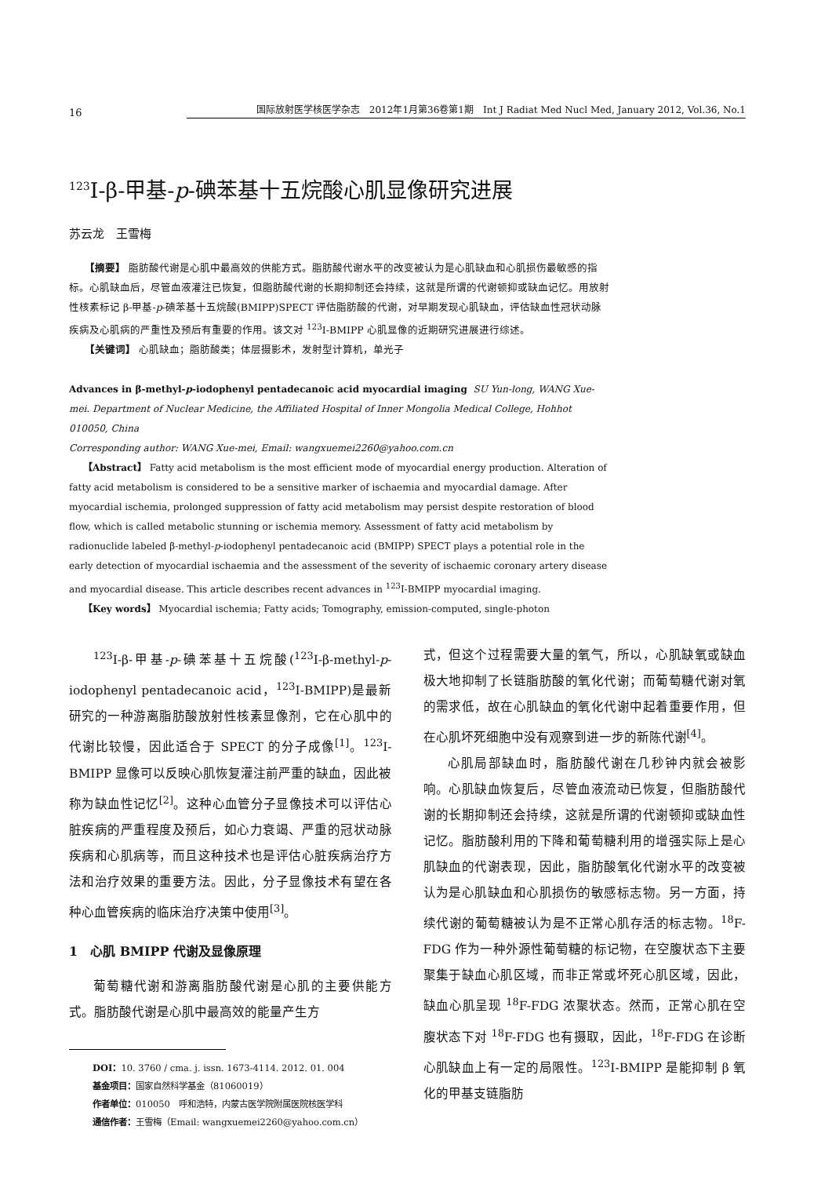16
国际放射医学核医学杂志　2012年1月第36卷第1期　Int J Radiat Med Nucl Med, January 2012, Vol.36, No.1
<sup>123</sup>I-β-甲基-p-碘苯基十五烷酸心肌显像研究进展
苏云龙　王雪梅
　　【摘要】 脂肪酸代谢是心肌中最高效的供能方式。脂肪酸代谢水平的改变被认为是心肌缺血和心肌损伤最敏感的指标。心肌缺血后，尽管血液灌注已恢复，但脂肪酸代谢的长期抑制还会持续，这就是所谓的代谢顿抑或缺血记忆。用放射性核素标记 β-甲基-p-碘苯基十五烷酸(BMIPP)SPECT 评估脂肪酸的代谢，对早期发现心肌缺血，评估缺血性冠状动脉疾病及心肌病的严重性及预后有重要的作用。该文对 <sup>123</sup>I-BMIPP 心肌显像的近期研究进展进行综述。
　　【关键词】 心肌缺血；脂肪酸类；体层摄影术，发射型计算机，单光子
Advances in β-methyl-p-iodophenyl pentadecanoic acid myocardial imaging SU Yun-long, WANG Xue-mei. Department of Nuclear Medicine, the Affiliated Hospital of Inner Mongolia Medical College, Hohhot 010050, China
Corresponding author: WANG Xue-mei, Email: wangxuemei2260@yahoo.com.cn
　　【Abstract】 Fatty acid metabolism is the most efficient mode of myocardial energy production. Alteration of fatty acid metabolism is considered to be a sensitive marker of ischaemia and myocardial damage. After myocardial ischemia, prolonged suppression of fatty acid metabolism may persist despite restoration of blood flow, which is called metabolic stunning or ischemia memory. Assessment of fatty acid metabolism by radionuclide labeled β-methyl-p-iodophenyl pentadecanoic acid (BMIPP) SPECT plays a potential role in the early detection of myocardial ischaemia and the assessment of the severity of ischaemic coronary artery disease and myocardial disease. This article describes recent advances in <sup>123</sup>I-BMIPP myocardial imaging.
　　【Key words】 Myocardial ischemia; Fatty acids; Tomography, emission-computed, single-photon
<sup>123</sup>I-β-甲基-p-碘苯基十五烷酸(<sup>123</sup>I-β-methyl-p-iodophenyl pentadecanoic acid，<sup>123</sup>I-BMIPP)是最新研究的一种游离脂肪酸放射性核素显像剂，它在心肌中的代谢比较慢，因此适合于 SPECT 的分子成像<sup>[1]</sup>。<sup>123</sup>I-BMIPP 显像可以反映心肌恢复灌注前严重的缺血，因此被称为缺血性记忆<sup>[2]</sup>。这种心血管分子显像技术可以评估心脏疾病的严重程度及预后，如心力衰竭、严重的冠状动脉疾病和心肌病等，而且这种技术也是评估心脏疾病治疗方法和治疗效果的重要方法。因此，分子显像技术有望在各种心血管疾病的临床治疗决策中使用<sup>[3]</sup>。
1　心肌 BMIPP 代谢及显像原理
葡萄糖代谢和游离脂肪酸代谢是心肌的主要供能方式。脂肪酸代谢是心肌中最高效的能量产生方
DOI：10. 3760 / cma. j. issn. 1673-4114. 2012. 01. 004
基金项目：国家自然科学基金（81060019）
作者单位：010050　呼和浩特，内蒙古医学院附属医院核医学科
通信作者：王雪梅（Email: wangxuemei2260@yahoo.com.cn）
式，但这个过程需要大量的氧气，所以，心肌缺氧或缺血极大地抑制了长链脂肪酸的氧化代谢；而葡萄糖代谢对氧的需求低，故在心肌缺血的氧化代谢中起着重要作用，但在心肌坏死细胞中没有观察到进一步的新陈代谢<sup>[4]</sup>。
心肌局部缺血时，脂肪酸代谢在几秒钟内就会被影响。心肌缺血恢复后，尽管血液流动已恢复，但脂肪酸代谢的长期抑制还会持续，这就是所谓的代谢顿抑或缺血性记忆。脂肪酸利用的下降和葡萄糖利用的增强实际上是心肌缺血的代谢表现，因此，脂肪酸氧化代谢水平的改变被认为是心肌缺血和心肌损伤的敏感标志物。另一方面，持续代谢的葡萄糖被认为是不正常心肌存活的标志物。<sup>18</sup>F-FDG 作为一种外源性葡萄糖的标记物，在空腹状态下主要聚集于缺血心肌区域，而非正常或坏死心肌区域，因此，缺血心肌呈现 <sup>18</sup>F-FDG 浓聚状态。然而，正常心肌在空腹状态下对 <sup>18</sup>F-FDG 也有摄取，因此，<sup>18</sup>F-FDG 在诊断心肌缺血上有一定的局限性。<sup>123</sup>I-BMIPP 是能抑制 β 氧化的甲基支链脂肪